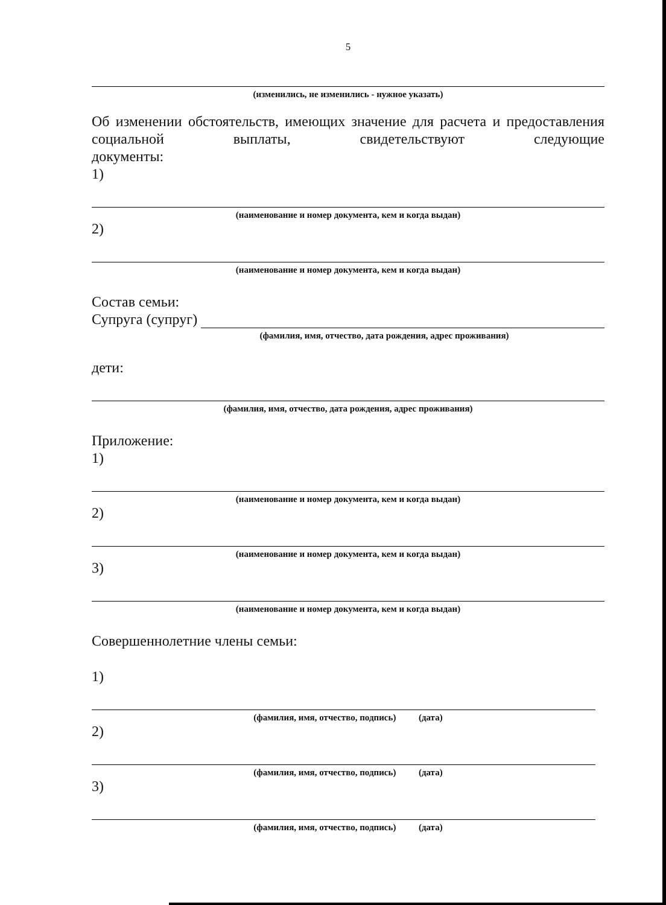5
(изменились, не изменились - нужное указать)
Об изменении обстоятельств, имеющих значение для расчета и предоставления социальной выплаты, свидетельствуют следующие
документы:
1)
(наименование и номер документа, кем и когда выдан)
2)
(наименование и номер документа, кем и когда выдан)
Состав семьи:
Супруга (супруг)
(фамилия, имя, отчество, дата рождения, адрес проживания)
дети:
(фамилия, имя, отчество, дата рождения, адрес проживания)
Приложение:
1)
(наименование и номер документа, кем и когда выдан)
2)
(наименование и номер документа, кем и когда выдан)
3)
(наименование и номер документа, кем и когда выдан)
Совершеннолетние члены семьи:
1)
(фамилия, имя, отчество, подпись) (дата)
2)
(фамилия, имя, отчество, подпись) (дата)
3)
(фамилия, имя, отчество, подпись) (дата)